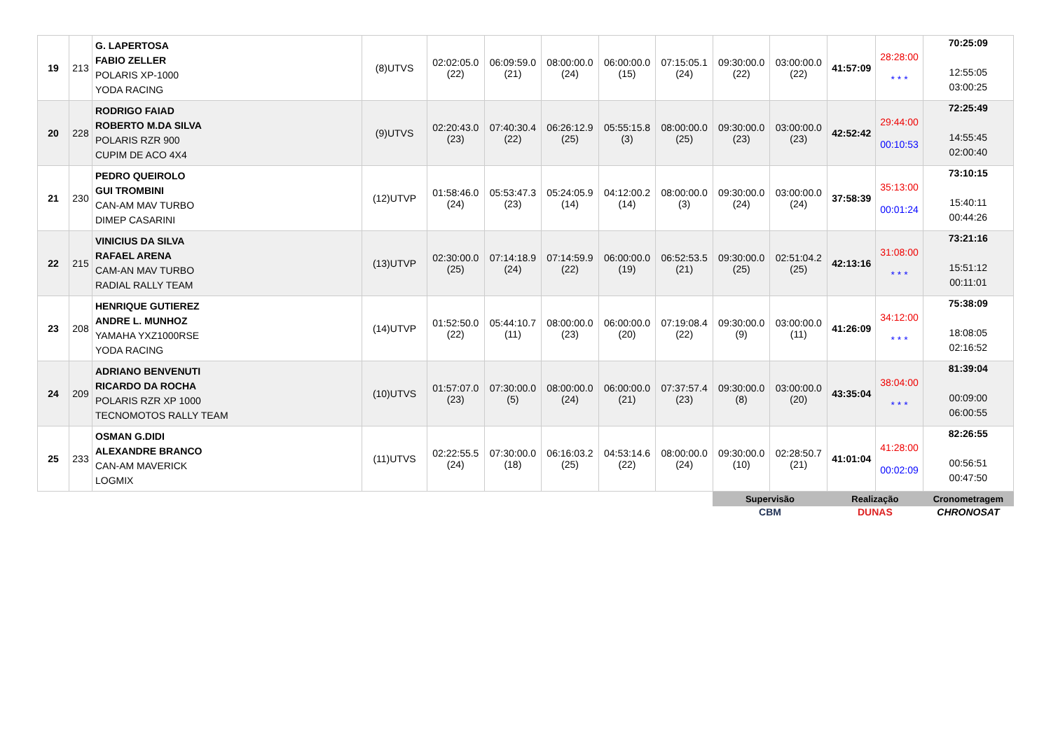| 19 | 213 | G. LAPERTOSA FABIO ZELLER POLARIS XP-1000 YODA RACING | (8)UTVS | 02:02:05.0 (22) | 06:09:59.0 (21) | 08:00:00.0 (24) | 06:00:00.0 (15) | 07:15:05.1 (24) | 09:30:00.0 (22) | 03:00:00.0 (22) | 41:57:09 | 28:28:00 * * * | 70:25:09 12:55:05 03:00:25 |
| 20 | 228 | RODRIGO FAIAD ROBERTO M.DA SILVA POLARIS RZR 900 CUPIM DE ACO 4X4 | (9)UTVS | 02:20:43.0 (23) | 07:40:30.4 (22) | 06:26:12.9 (25) | 05:55:15.8 (3) | 08:00:00.0 (25) | 09:30:00.0 (23) | 03:00:00.0 (23) | 42:52:42 | 29:44:00 00:10:53 | 72:25:49 14:55:45 02:00:40 |
| 21 | 230 | PEDRO QUEIROLO GUI TROMBINI CAN-AM MAV TURBO DIMEP CASARINI | (12)UTVP | 01:58:46.0 (24) | 05:53:47.3 (23) | 05:24:05.9 (14) | 04:12:00.2 (14) | 08:00:00.0 (3) | 09:30:00.0 (24) | 03:00:00.0 (24) | 37:58:39 | 35:13:00 00:01:24 | 73:10:15 15:40:11 00:44:26 |
| 22 | 215 | VINICIUS DA SILVA RAFAEL ARENA CAM-AN MAV TURBO RADIAL RALLY TEAM | (13)UTVP | 02:30:00.0 (25) | 07:14:18.9 (24) | 07:14:59.9 (22) | 06:00:00.0 (19) | 06:52:53.5 (21) | 09:30:00.0 (25) | 02:51:04.2 (25) | 42:13:16 | 31:08:00 * * * | 73:21:16 15:51:12 00:11:01 |
| 23 | 208 | HENRIQUE GUTIEREZ ANDRE L. MUNHOZ YAMAHA YXZ1000RSE YODA RACING | (14)UTVP | 01:52:50.0 (22) | 05:44:10.7 (11) | 08:00:00.0 (23) | 06:00:00.0 (20) | 07:19:08.4 (22) | 09:30:00.0 (9) | 03:00:00.0 (11) | 41:26:09 | 34:12:00 * * * | 75:38:09 18:08:05 02:16:52 |
| 24 | 209 | ADRIANO BENVENUTI RICARDO DA ROCHA POLARIS RZR XP 1000 TECNOMOTOS RALLY TEAM | (10)UTVS | 01:57:07.0 (23) | 07:30:00.0 (5) | 08:00:00.0 (24) | 06:00:00.0 (21) | 07:37:57.4 (23) | 09:30:00.0 (8) | 03:00:00.0 (20) | 43:35:04 | 38:04:00 * * * | 81:39:04 00:09:00 06:00:55 |
| 25 | 233 | OSMAN G.DIDI ALEXANDRE BRANCO CAN-AM MAVERICK LOGMIX | (11)UTVS | 02:22:55.5 (24) | 07:30:00.0 (18) | 06:16:03.2 (25) | 04:53:14.6 (22) | 08:00:00.0 (24) | 09:30:00.0 (10) | 02:28:50.7 (21) | 41:01:04 | 41:28:00 00:02:09 | 82:26:55 00:56:51 00:47:50 |
| | | | | | | | | | Supervisão CBM | | Realização DUNAS | | Cronometragem CHRONOSAT |